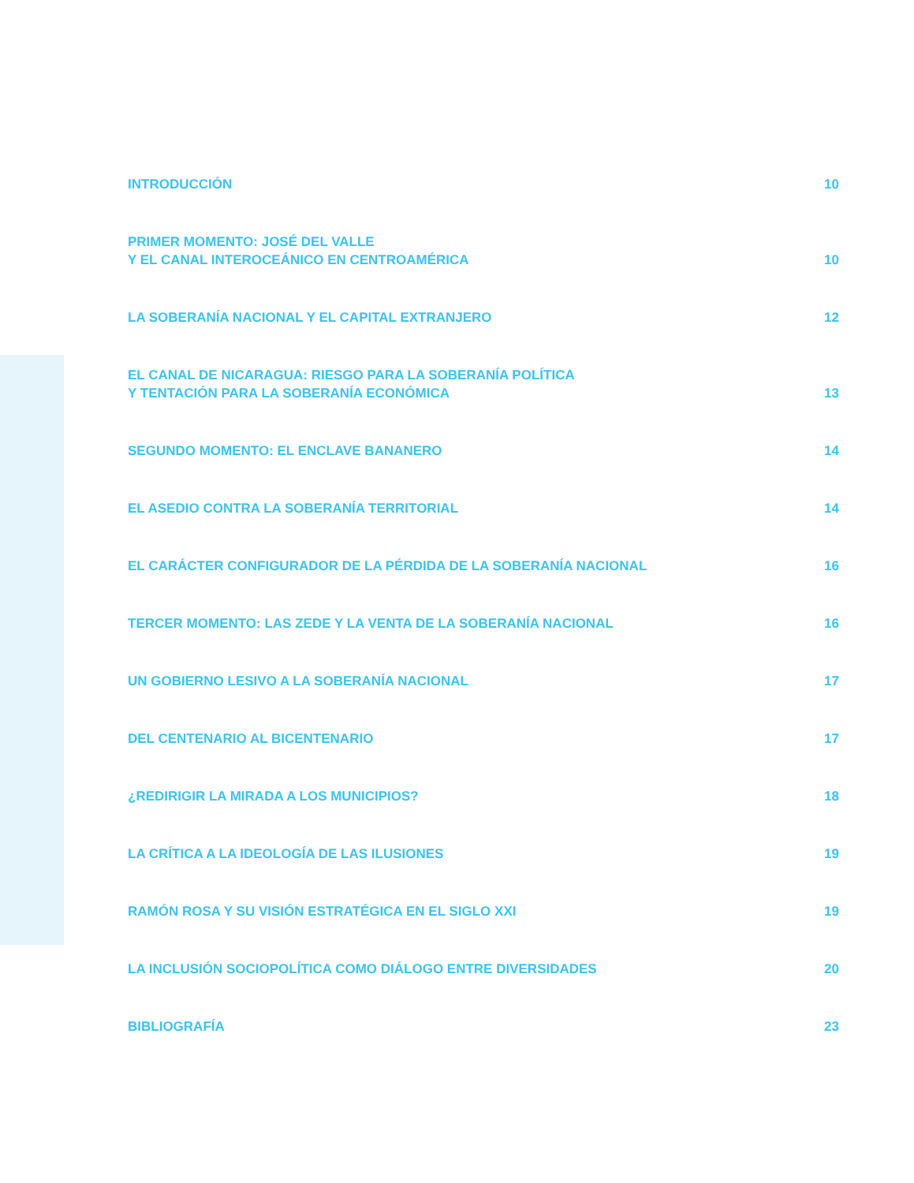INTRODUCCIÓN 10
PRIMER MOMENTO: JOSÉ DEL VALLE
Y EL CANAL INTEROCEÁNICO EN CENTROAMÉRICA 10
LA SOBERANÍA NACIONAL Y EL CAPITAL EXTRANJERO 12
EL CANAL DE NICARAGUA: RIESGO PARA LA SOBERANÍA POLÍTICA
Y TENTACIÓN PARA LA SOBERANÍA ECONÓMICA 13
SEGUNDO MOMENTO: EL ENCLAVE BANANERO 14
EL ASEDIO CONTRA LA SOBERANÍA TERRITORIAL 14
EL CARÁCTER CONFIGURADOR DE LA PÉRDIDA DE LA SOBERANÍA NACIONAL 16
TERCER MOMENTO: LAS ZEDE Y LA VENTA DE LA SOBERANÍA NACIONAL 16
UN GOBIERNO LESIVO A LA SOBERANÍA NACIONAL 17
DEL CENTENARIO AL BICENTENARIO 17
¿REDIRIGIR LA MIRADA A LOS MUNICIPIOS? 18
LA CRÍTICA A LA IDEOLOGÍA DE LAS ILUSIONES 19
RAMÓN ROSA Y SU VISIÓN ESTRATÉGICA EN EL SIGLO XXI 19
LA INCLUSIÓN SOCIOPOLÍTICA COMO DIÁLOGO ENTRE DIVERSIDADES 20
BIBLIOGRAFÍA 23